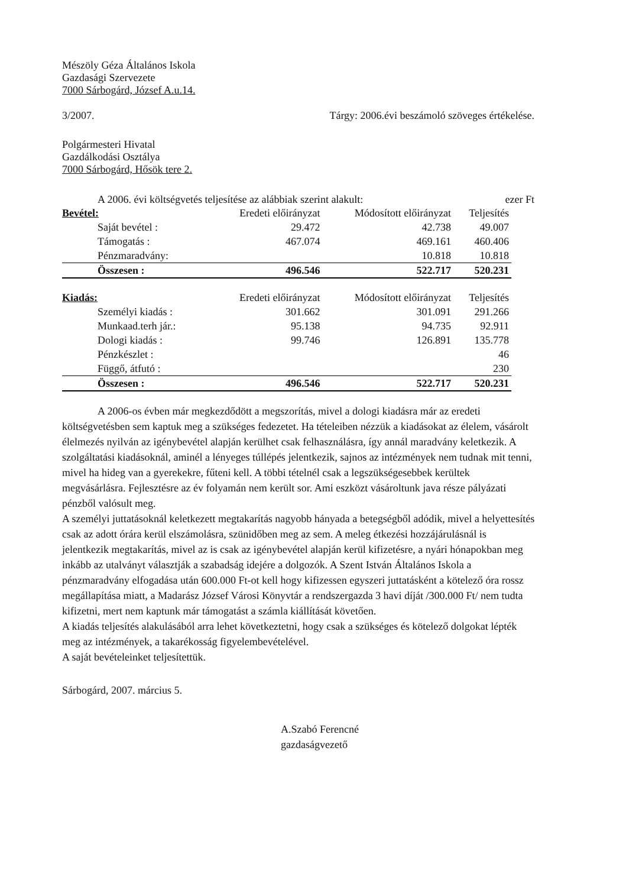Mészöly Géza Általános Iskola
Gazdasági Szervezete
7000 Sárbogárd, József A.u.14.
3/2007. Tárgy: 2006.évi beszámoló szöveges értékelése.
Polgármesteri Hivatal
Gazdálkodási Osztálya
7000 Sárbogárd, Hősök tere 2.
A 2006. évi költségvetés teljesítése az alábbiak szerint alakult: ezer Ft
| Bevétel: | Eredeti előirányzat | Módosított előirányzat | Teljesítés |
| --- | --- | --- | --- |
| Saját bevétel : | 29.472 | 42.738 | 49.007 |
| Támogatás : | 467.074 | 469.161 | 460.406 |
| Pénzmaradvány: | | 10.818 | 10.818 |
| Összesen : | 496.546 | 522.717 | 520.231 |
| Kiadás: | Eredeti előirányzat | Módosított előirányzat | Teljesítés |
| Személyi kiadás : | 301.662 | 301.091 | 291.266 |
| Munkaad.terh jár.: | 95.138 | 94.735 | 92.911 |
| Dologi kiadás : | 99.746 | 126.891 | 135.778 |
| Pénzkészlet : | | | 46 |
| Függő, átfutó : | | | 230 |
| Összesen : | 496.546 | 522.717 | 520.231 |
A 2006-os évben már megkezdődött a megszorítás, mivel a dologi kiadásra már az eredeti költségvetésben sem kaptuk meg a szükséges fedezetet. Ha tételeiben nézzük a kiadásokat az élelem, vásárolt élelmezés nyilván az igénybevétel alapján kerülhet csak felhasználásra, így annál maradvány keletkezik. A szolgáltatási kiadásoknál, aminél a lényeges túllépés jelentkezik, sajnos az intézmények nem tudnak mit tenni, mivel ha hideg van a gyerekekre, fűteni kell. A többi tételnél csak a legszükségesebbek kerültek megvásárlásra. Fejlesztésre az év folyamán nem került sor. Ami eszközt vásároltunk java része pályázati pénzből valósult meg.
A személyi juttatásoknál keletkezett megtakarítás nagyobb hányada a betegségből adódik, mivel a helyettesítés csak az adott órára kerül elszámolásra, szünidőben meg az sem. A meleg étkezési hozzájárulásnál is jelentkezik megtakarítás, mivel az is csak az igénybevétel alapján kerül kifizetésre, a nyári hónapokban meg inkább az utalványt választják a szabadság idejére a dolgozók. A Szent István Általános Iskola a pénzmaradvány elfogadása után 600.000 Ft-ot kell hogy kifizessen egyszeri juttatásként a kötelező óra rossz megállapítása miatt, a Madarász József Városi Könyvtár a rendszergazda 3 havi díját /300.000 Ft/ nem tudta kifizetni, mert nem kaptunk már támogatást a számla kiállítását követően.
A kiadás teljesítés alakulásából arra lehet következtetni, hogy csak a szükséges és kötelező dolgokat lépték meg az intézmények, a takarékosság figyelembevételével.
A saját bevételeinket teljesítettük.
Sárbogárd, 2007. március 5.
A.Szabó Ferencné
gazdaságvezető